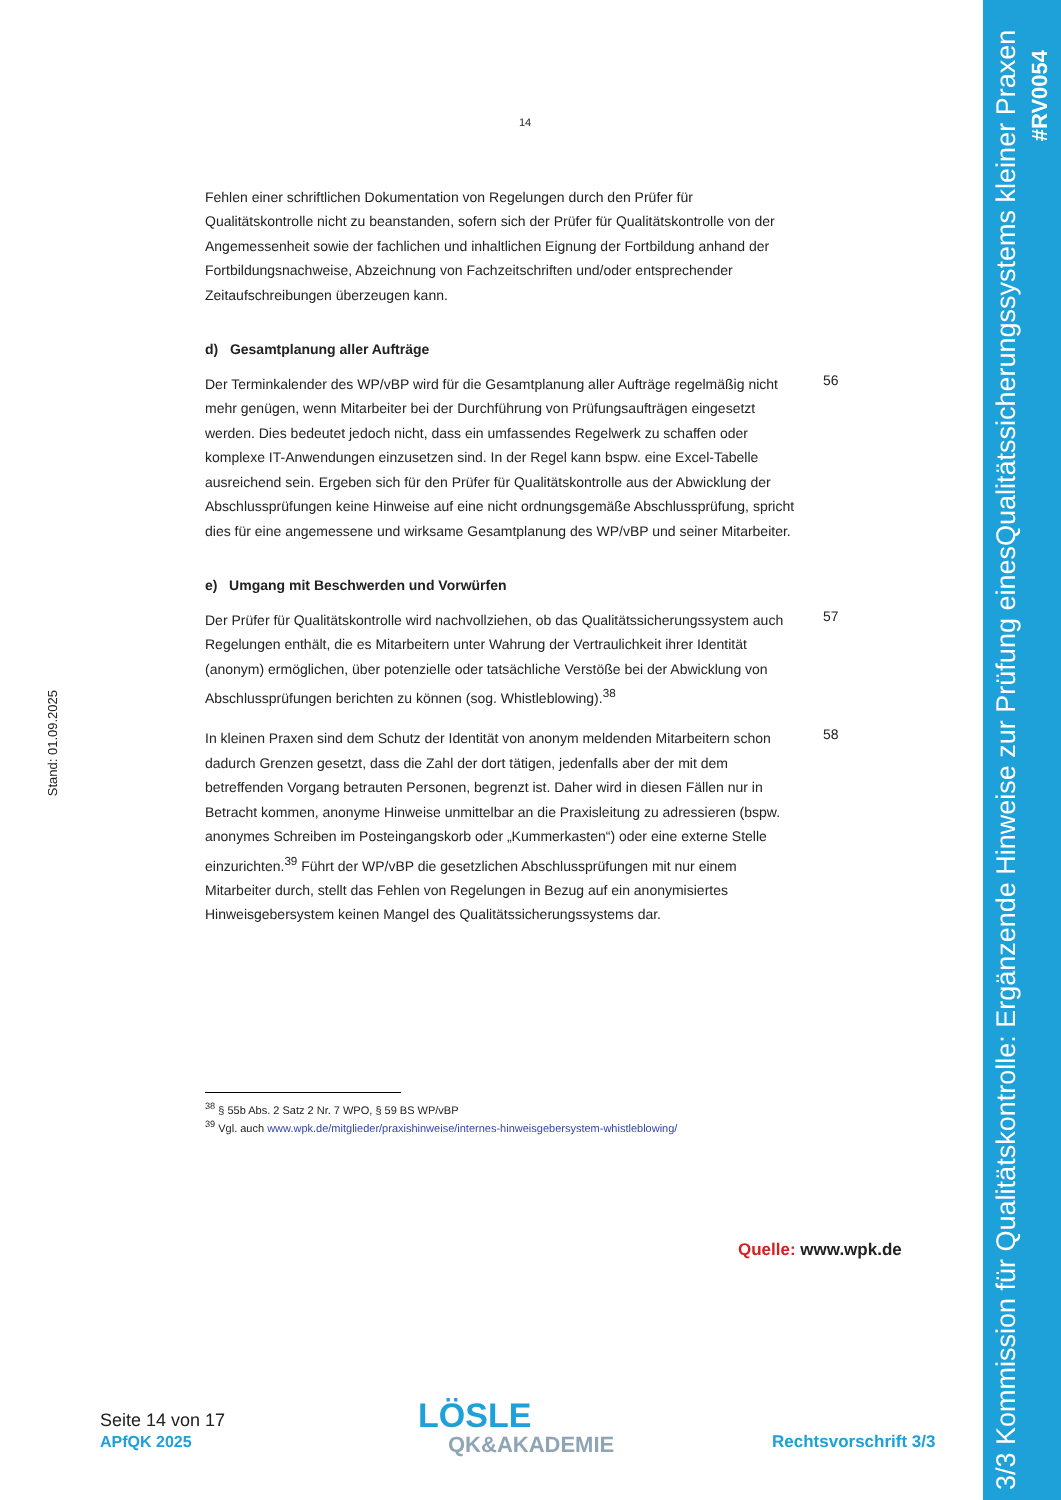#RV0054
3/3 Kommission für Qualitätskontrolle: Ergänzende Hinweise zur Prüfung einesQualitätssicherungssystems kleiner Praxen
Stand: 01.09.2025
14
Fehlen einer schriftlichen Dokumentation von Regelungen durch den Prüfer für Qualitätskontrolle nicht zu beanstanden, sofern sich der Prüfer für Qualitätskontrolle von der Angemessenheit sowie der fachlichen und inhaltlichen Eignung der Fortbildung anhand der Fortbildungsnachweise, Abzeichnung von Fachzeitschriften und/oder entsprechender Zeitaufschreibungen überzeugen kann.
d) Gesamtplanung aller Aufträge
Der Terminkalender des WP/vBP wird für die Gesamtplanung aller Aufträge regelmäßig nicht mehr genügen, wenn Mitarbeiter bei der Durchführung von Prüfungsaufträgen eingesetzt werden. Dies bedeutet jedoch nicht, dass ein umfassendes Regelwerk zu schaffen oder komplexe IT-Anwendungen einzusetzen sind. In der Regel kann bspw. eine Excel-Tabelle ausreichend sein. Ergeben sich für den Prüfer für Qualitätskontrolle aus der Abwicklung der Abschlussprüfungen keine Hinweise auf eine nicht ordnungsgemäße Abschlussprüfung, spricht dies für eine angemessene und wirksame Gesamtplanung des WP/vBP und seiner Mitarbeiter. 56
e) Umgang mit Beschwerden und Vorwürfen
Der Prüfer für Qualitätskontrolle wird nachvollziehen, ob das Qualitätssicherungssystem auch Regelungen enthält, die es Mitarbeitern unter Wahrung der Vertraulichkeit ihrer Identität (anonym) ermöglichen, über potenzielle oder tatsächliche Verstöße bei der Abwicklung von Abschlussprüfungen berichten zu können (sog. Whistleblowing).<sup>38</sup> 57
In kleinen Praxen sind dem Schutz der Identität von anonym meldenden Mitarbeitern schon dadurch Grenzen gesetzt, dass die Zahl der dort tätigen, jedenfalls aber der mit dem betreffenden Vorgang betrauten Personen, begrenzt ist. Daher wird in diesen Fällen nur in Betracht kommen, anonyme Hinweise unmittelbar an die Praxisleitung zu adressieren (bspw. anonymes Schreiben im Posteingangskorb oder „Kummerkasten“) oder eine externe Stelle einzurichten.<sup>39</sup> Führt der WP/vBP die gesetzlichen Abschlussprüfungen mit nur einem Mitarbeiter durch, stellt das Fehlen von Regelungen in Bezug auf ein anonymisiertes Hinweisgebersystem keinen Mangel des Qualitätssicherungssystems dar. 58
<sup>38</sup> § 55b Abs. 2 Satz 2 Nr. 7 WPO, § 59 BS WP/vBP
<sup>39</sup> Vgl. auch www.wpk.de/mitglieder/praxishinweise/internes-hinweisgebersystem-whistleblowing/
Quelle: www.wpk.de
Seite 14 von 17
APfQK 2025
LÖSLE
QK&AKADEMIE
Rechtsvorschrift 3/3